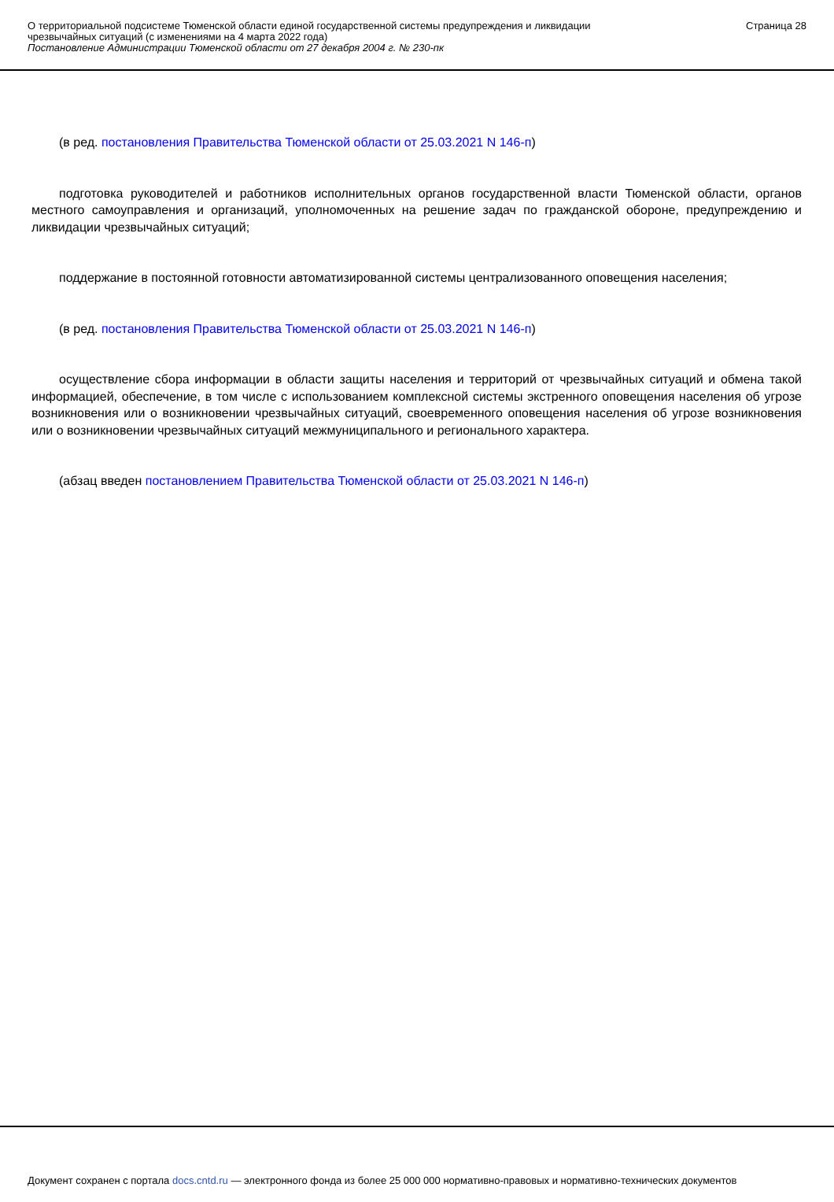О территориальной подсистеме Тюменской области единой государственной системы предупреждения и ликвидации
чрезвычайных ситуаций (с изменениями на 4 марта 2022 года)
Постановление Администрации Тюменской области от 27 декабря 2004 г. № 230-пк
Страница 28
(в ред. постановления Правительства Тюменской области от 25.03.2021 N 146-п)
подготовка руководителей и работников исполнительных органов государственной власти Тюменской области, органов местного самоуправления и организаций, уполномоченных на решение задач по гражданской обороне, предупреждению и ликвидации чрезвычайных ситуаций;
поддержание в постоянной готовности автоматизированной системы централизованного оповещения населения;
(в ред. постановления Правительства Тюменской области от 25.03.2021 N 146-п)
осуществление сбора информации в области защиты населения и территорий от чрезвычайных ситуаций и обмена такой информацией, обеспечение, в том числе с использованием комплексной системы экстренного оповещения населения об угрозе возникновения или о возникновении чрезвычайных ситуаций, своевременного оповещения населения об угрозе возникновения или о возникновении чрезвычайных ситуаций межмуниципального и регионального характера.
(абзац введен постановлением Правительства Тюменской области от 25.03.2021 N 146-п)
Документ сохранен с портала docs.cntd.ru — электронного фонда из более 25 000 000 нормативно-правовых и нормативно-технических документов